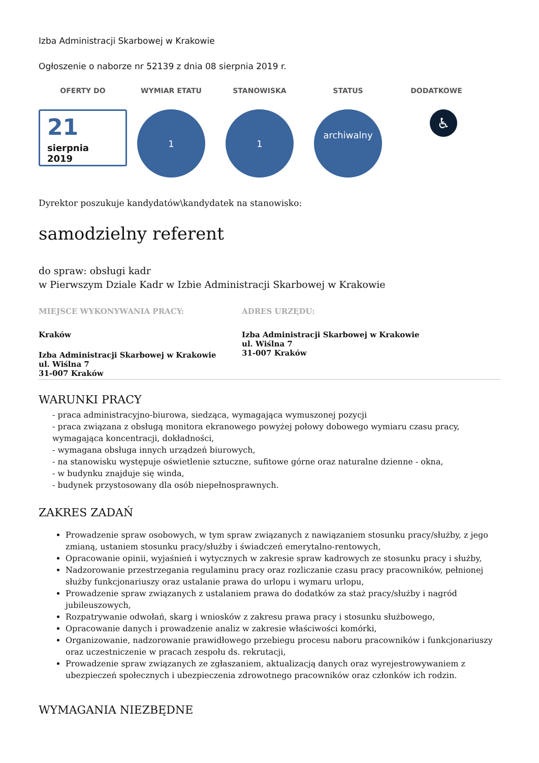Izba Administracji Skarbowej w Krakowie
Ogłoszenie o naborze nr 52139 z dnia 08 sierpnia 2019 r.
OFERTY DO
21
sierpnia
2019
WYMIAR ETATU
1
STANOWISKA
1
STATUS
archiwalny
DODATKOWE
♿
Dyrektor poszukuje kandydatów\kandydatek na stanowisko:
samodzielny referent
do spraw: obsługi kadr
w Pierwszym Dziale Kadr w Izbie Administracji Skarbowej w Krakowie
MIEJSCE WYKONYWANIA PRACY:
Kraków
Izba Administracji Skarbowej w Krakowie
ul. Wiślna 7
31-007 Kraków
ADRES URZĘDU:
Izba Administracji Skarbowej w Krakowie
ul. Wiślna 7
31-007 Kraków
WARUNKI PRACY
- praca administracyjno-biurowa, siedząca, wymagająca wymuszonej pozycji
- praca związana z obsługą monitora ekranowego powyżej połowy dobowego wymiaru czasu pracy, wymagająca koncentracji, dokładności,
- wymagana obsługa innych urządzeń biurowych,
- na stanowisku występuje oświetlenie sztuczne, sufitowe górne oraz naturalne dzienne - okna,
- w budynku znajduje się winda,
- budynek przystosowany dla osób niepełnosprawnych.
ZAKRES ZADAŃ
Prowadzenie spraw osobowych, w tym spraw związanych z nawiązaniem stosunku pracy/służby, z jego zmianą, ustaniem stosunku pracy/służby i świadczeń emerytalno-rentowych,
Opracowanie opinii, wyjaśnień i wytycznych w zakresie spraw kadrowych ze stosunku pracy i służby,
Nadzorowanie przestrzegania regulaminu pracy oraz rozliczanie czasu pracy pracowników, pełnionej służby funkcjonariuszy oraz ustalanie prawa do urlopu i wymaru urlopu,
Prowadzenie spraw związanych z ustalaniem prawa do dodatków za staż pracy/służby i nagród jubileuszowych,
Rozpatrywanie odwołań, skarg i wniosków z zakresu prawa pracy i stosunku służbowego,
Opracowanie danych i prowadzenie analiz w zakresie właściwości komórki,
Organizowanie, nadzorowanie prawidłowego przebiegu procesu naboru pracowników i funkcjonariuszy oraz uczestniczenie w pracach zespołu ds. rekrutacji,
Prowadzenie spraw związanych ze zgłaszaniem, aktualizacją danych oraz wyrejestrowywaniem z ubezpieczeń społecznych i ubezpieczenia zdrowotnego pracowników oraz członków ich rodzin.
WYMAGANIA NIEZBĘDNE